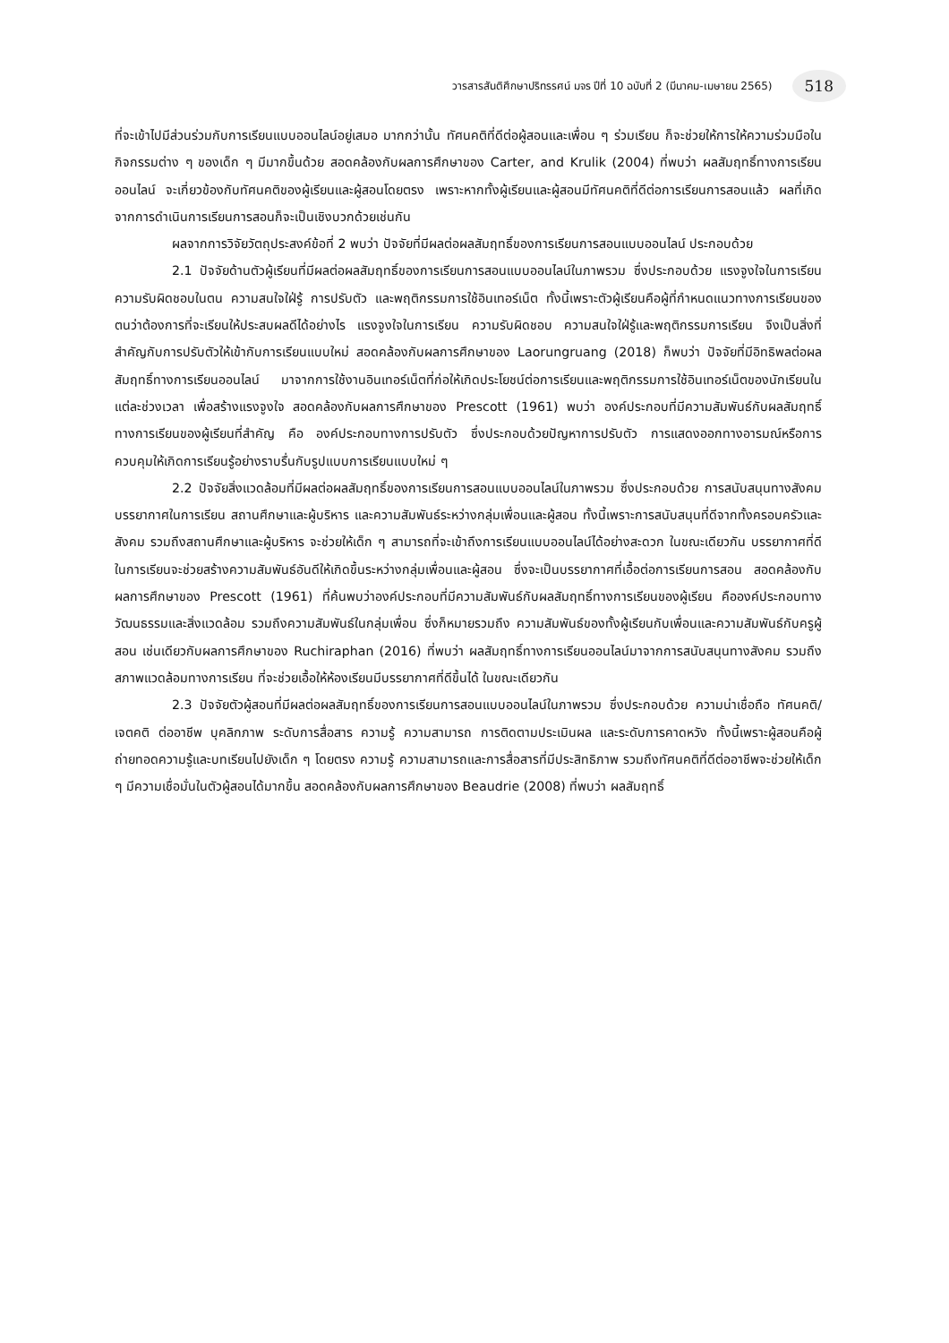วารสารสันติศึกษาปริทรรศน์ มจร ปีที่ 10 ฉบับที่ 2 (มีนาคม-เมษายน 2565) 518
ที่จะเข้าไปมีส่วนร่วมกับการเรียนแบบออนไลน์อยู่เสมอ มากกว่านั้น ทัศนคติที่ดีต่อผู้สอนและเพื่อน ๆ ร่วมเรียน ก็จะช่วยให้การให้ความร่วมมือในกิจกรรมต่าง ๆ ของเด็ก ๆ มีมากขึ้นด้วย สอดคล้องกับผลการศึกษาของ Carter, and Krulik (2004) ที่พบว่า ผลสัมฤทธิ์ทางการเรียนออนไลน์ จะเกี่ยวข้องกับทัศนคติของผู้เรียนและผู้สอนโดยตรง เพราะหากทั้งผู้เรียนและผู้สอนมีทัศนคติที่ดีต่อการเรียนการสอนแล้ว ผลที่เกิดจากการดำเนินการเรียนการสอนก็จะเป็นเชิงบวกด้วยเช่นกัน
ผลจากการวิจัยวัตถุประสงค์ข้อที่ 2 พบว่า ปัจจัยที่มีผลต่อผลสัมฤทธิ์ของการเรียนการสอนแบบออนไลน์ ประกอบด้วย
2.1 ปัจจัยด้านตัวผู้เรียนที่มีผลต่อผลสัมฤทธิ์ของการเรียนการสอนแบบออนไลน์ในภาพรวม ซึ่งประกอบด้วย แรงจูงใจในการเรียน ความรับผิดชอบในตน ความสนใจใฝ่รู้ การปรับตัว และพฤติกรรมการใช้อินเทอร์เน็ต ทั้งนี้เพราะตัวผู้เรียนคือผู้ที่กำหนดแนวทางการเรียนของตนว่าต้องการที่จะเรียนให้ประสบผลดีได้อย่างไร แรงจูงใจในการเรียน ความรับผิดชอบ ความสนใจใฝ่รู้และพฤติกรรมการเรียน จึงเป็นสิ่งที่สำคัญกับการปรับตัวให้เข้ากับการเรียนแบบใหม่ สอดคล้องกับผลการศึกษาของ Laorungruang (2018) ก็พบว่า ปัจจัยที่มีอิทธิพลต่อผลสัมฤทธิ์ทางการเรียนออนไลน์ มาจากการใช้งานอินเทอร์เน็ตที่ก่อให้เกิดประโยชน์ต่อการเรียนและพฤติกรรมการใช้อินเทอร์เน็ตของนักเรียนในแต่ละช่วงเวลา เพื่อสร้างแรงจูงใจ สอดคล้องกับผลการศึกษาของ Prescott (1961) พบว่า องค์ประกอบที่มีความสัมพันธ์กับผลสัมฤทธิ์ทางการเรียนของผู้เรียนที่สำคัญ คือ องค์ประกอบทางการปรับตัว ซึ่งประกอบด้วยปัญหาการปรับตัว การแสดงออกทางอารมณ์หรือการควบคุมให้เกิดการเรียนรู้อย่างราบรื่นกับรูปแบบการเรียนแบบใหม่ ๆ
2.2 ปัจจัยสิ่งแวดล้อมที่มีผลต่อผลสัมฤทธิ์ของการเรียนการสอนแบบออนไลน์ในภาพรวม ซึ่งประกอบด้วย การสนับสนุนทางสังคม บรรยากาศในการเรียน สถานศึกษาและผู้บริหาร และความสัมพันธ์ระหว่างกลุ่มเพื่อนและผู้สอน ทั้งนี้เพราะการสนับสนุนที่ดีจากทั้งครอบครัวและสังคม รวมถึงสถานศึกษาและผู้บริหาร จะช่วยให้เด็ก ๆ สามารถที่จะเข้าถึงการเรียนแบบออนไลน์ได้อย่างสะดวก ในขณะเดียวกัน บรรยากาศที่ดีในการเรียนจะช่วยสร้างความสัมพันธ์อันดีให้เกิดขึ้นระหว่างกลุ่มเพื่อนและผู้สอน ซึ่งจะเป็นบรรยากาศที่เอื้อต่อการเรียนการสอน สอดคล้องกับผลการศึกษาของ Prescott (1961) ที่ค้นพบว่าองค์ประกอบที่มีความสัมพันธ์กับผลสัมฤทธิ์ทางการเรียนของผู้เรียน คือองค์ประกอบทางวัฒนธรรมและสิ่งแวดล้อม รวมถึงความสัมพันธ์ในกลุ่มเพื่อน ซึ่งก็หมายรวมถึง ความสัมพันธ์ของทั้งผู้เรียนกับเพื่อนและความสัมพันธ์กับครูผู้สอน เช่นเดียวกับผลการศึกษาของ Ruchiraphan (2016) ที่พบว่า ผลสัมฤทธิ์ทางการเรียนออนไลน์มาจากการสนับสนุนทางสังคม รวมถึงสภาพแวดล้อมทางการเรียน ที่จะช่วยเอื้อให้ห้องเรียนมีบรรยากาศที่ดีขึ้นได้ ในขณะเดียวกัน
2.3 ปัจจัยตัวผู้สอนที่มีผลต่อผลสัมฤทธิ์ของการเรียนการสอนแบบออนไลน์ในภาพรวม ซึ่งประกอบด้วย ความน่าเชื่อถือ ทัศนคติ/เจตคติ ต่ออาชีพ บุคลิกภาพ ระดับการสื่อสาร ความรู้ ความสามารถ การติดตามประเมินผล และระดับการคาดหวัง ทั้งนี้เพราะผู้สอนคือผู้ถ่ายทอดความรู้และบทเรียนไปยังเด็ก ๆ โดยตรง ความรู้ ความสามารถและการสื่อสารที่มีประสิทธิภาพ รวมถึงทัศนคติที่ดีต่ออาชีพจะช่วยให้เด็ก ๆ มีความเชื่อมั่นในตัวผู้สอนได้มากขึ้น สอดคล้องกับผลการศึกษาของ Beaudrie (2008) ที่พบว่า ผลสัมฤทธิ์